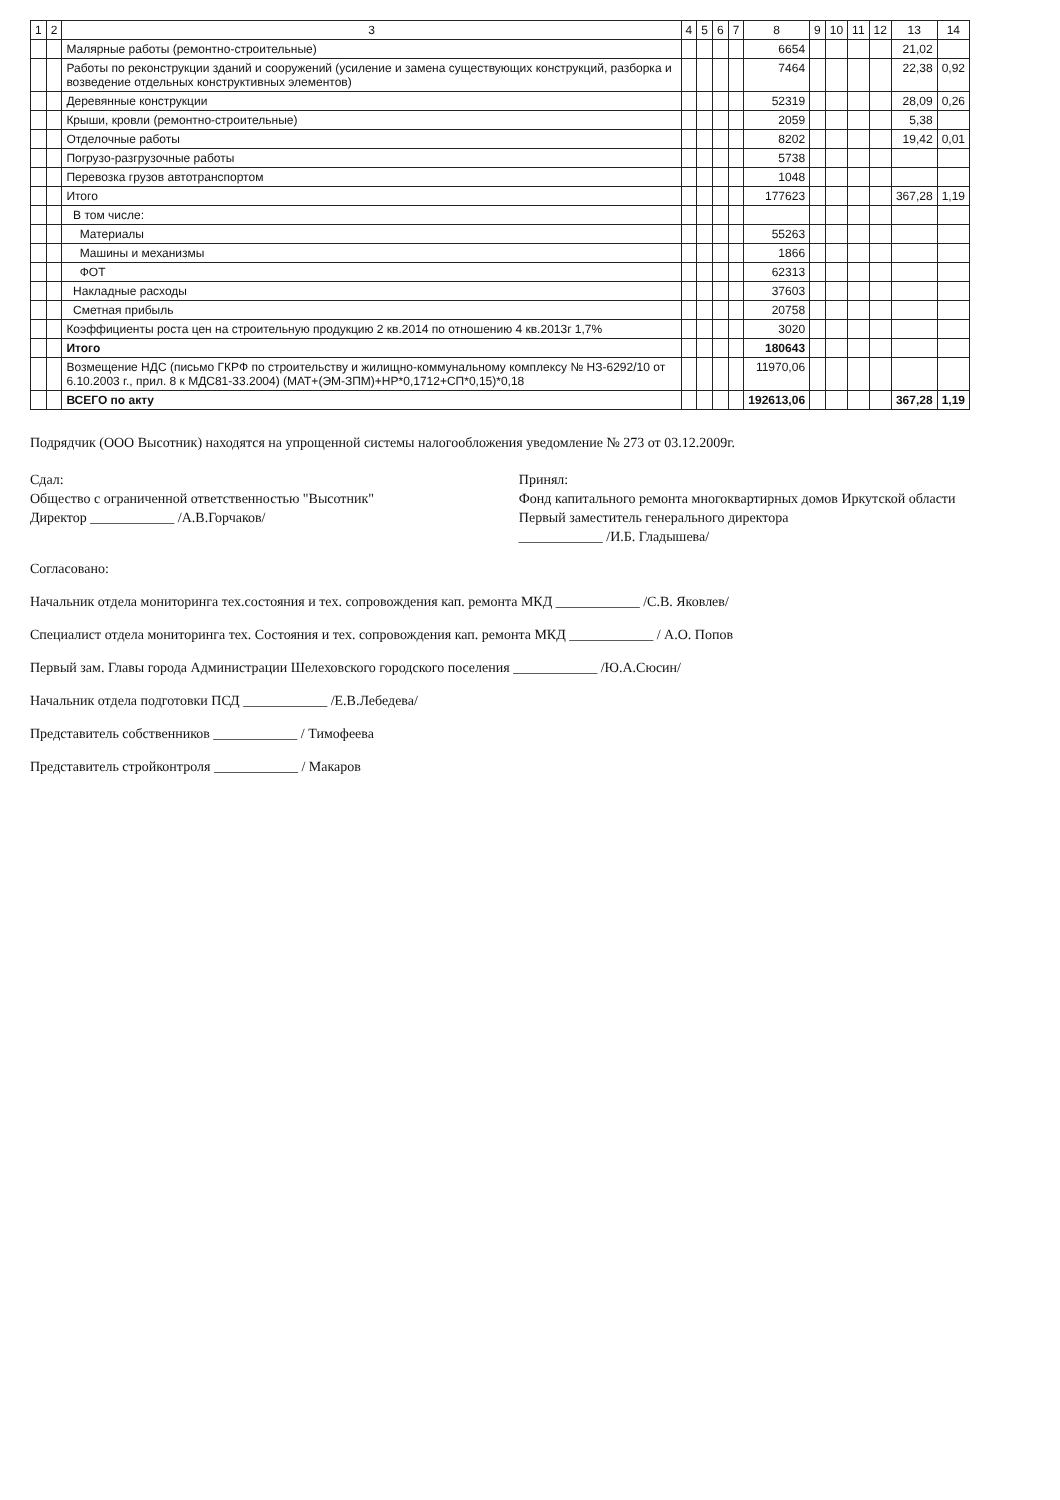| 1 | 2 | 3 | 4 | 5 | 6 | 7 | 8 | 9 | 10 | 11 | 12 | 13 | 14 |
| --- | --- | --- | --- | --- | --- | --- | --- | --- | --- | --- | --- | --- | --- |
| | | Малярные работы (ремонтно-строительные) | | | | | 6654 | | | | | 21,02 | |
| | | Работы по реконструкции зданий и сооружений (усиление и замена существующих конструкций, разборка и возведение отдельных конструктивных элементов) | | | | | 7464 | | | | | 22,38 | 0,92 |
| | | Деревянные конструкции | | | | | 52319 | | | | | 28,09 | 0,26 |
| | | Крыши, кровли (ремонтно-строительные) | | | | | 2059 | | | | | 5,38 | |
| | | Отделочные работы | | | | | 8202 | | | | | 19,42 | 0,01 |
| | | Погрузо-разгрузочные работы | | | | | 5738 | | | | | | |
| | | Перевозка грузов автотранспортом | | | | | 1048 | | | | | | |
| | | Итого | | | | | 177623 | | | | | 367,28 | 1,19 |
| | | В том числе: | | | | | | | | | | | |
| | | Материалы | | | | | 55263 | | | | | | |
| | | Машины и механизмы | | | | | 1866 | | | | | | |
| | | ФОТ | | | | | 62313 | | | | | | |
| | | Накладные расходы | | | | | 37603 | | | | | | |
| | | Сметная прибыль | | | | | 20758 | | | | | | |
| | | Коэффициенты роста цен на строительную продукцию 2 кв.2014 по отношению 4 кв.2013г 1,7% | | | | | 3020 | | | | | | |
| | | Итого | | | | | 180643 | | | | | | |
| | | Возмещение НДС (письмо ГКРФ по строительству и жилищно-коммунальному комплексу № НЗ-6292/10 от 6.10.2003 г., прил. 8 к МДС81-33.2004) (МАТ+(ЭМ-ЗПМ)+НР*0,1712+СП*0,15)*0,18 | | | | | 11970,06 | | | | | | |
| | | ВСЕГО по акту | | | | | 192613,06 | | | | | 367,28 | 1,19 |
Подрядчик (ООО Высотник) находятся на упрощенной системы налогообложения уведомление № 273 от 03.12.2009г.
Сдал:
Общество с ограниченной ответственностью "Высотник"
Директор ____________ /А.В.Горчаков/
Принял:
Фонд капитального ремонта многоквартирных домов Иркутской области
Первый заместитель генерального директора
____________ /И.Б. Гладышева/
Согласовано:
Начальник отдела мониторинга тех.состояния и тех. сопровождения кап. ремонта МКД ____________ /С.В. Яковлев/
Специалист отдела мониторинга тех. Состояния и тех. сопровождения кап. ремонта МКД ____________ / А.О. Попов
Первый зам. Главы города Администрации Шелеховского городского поселения ____________ /Ю.А.Сюсин/
Начальник отдела подготовки ПСД ____________ /Е.В.Лебедева/
Представитель собственников ____________ / Тимофеева
Представитель стройконтроля ____________ / Макаров